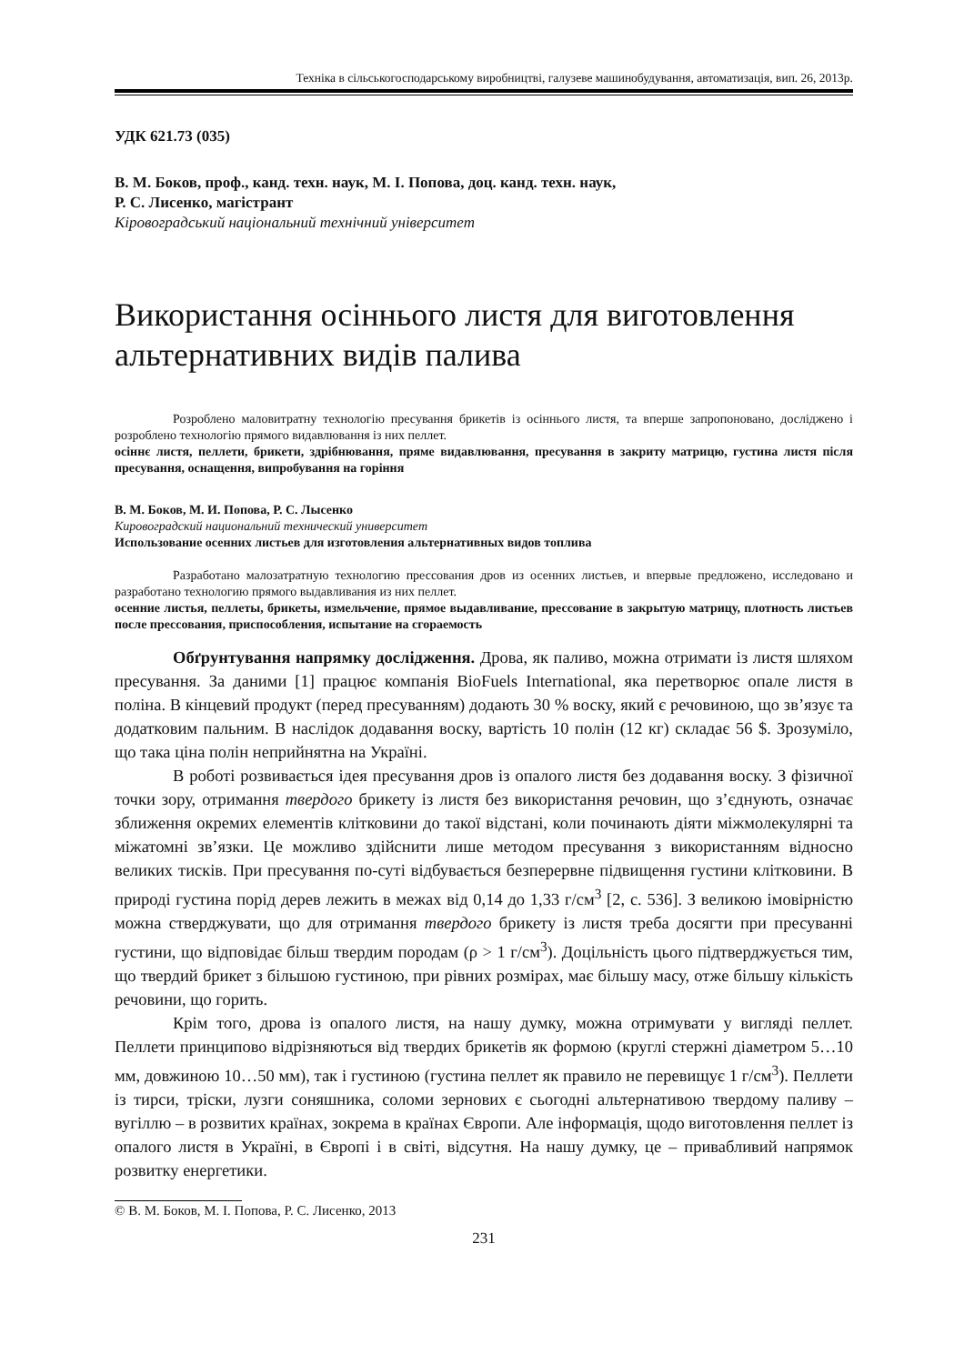Техніка в сільськогосподарському виробництві, галузеве машинобудування, автоматизація, вип. 26, 2013р.
УДК 621.73 (035)
В. М. Боков, проф., канд. техн. наук, М. І. Попова, доц. канд. техн. наук,
Р. С. Лисенко, магістрант
Кіровоградський національний технічний університет
Використання осіннього листя для виготовлення альтернативних видів палива
Розроблено маловитратну технологію пресування брикетів із осіннього листя, та вперше запропоновано, досліджено і розроблено технологію прямого видавлювання із них пеллет.
осіннє листя, пеллети, брикети, здрібнювання, пряме видавлювання, пресування в закриту матрицю, густина листя після пресування, оснащення, випробування на горіння
В. М. Боков, М. И. Попова, Р. С. Лысенко
Кировоградский национальний технический университет
Использование осенних листьев для изготовления альтернативных видов топлива
Разработано малозатратную технологию прессования дров из осенних листьев, и впервые предложено, исследовано и разработано технологию прямого выдавливания из них пеллет.
осенние листья, пеллеты, брикеты, измельчение, прямое выдавливание, прессование в закрытую матрицу, плотность листьев после прессования, приспособления, испытание на сгораемость
Обґрунтування напрямку дослідження. Дрова, як паливо, можна отримати із листя шляхом пресування. За даними [1] працює компанія BioFuels International, яка перетворює опале листя в поліна. В кінцевий продукт (перед пресуванням) додають 30 % воску, який є речовиною, що зв’язує та додатковим пальним. В наслідок додавання воску, вартість 10 полін (12 кг) складає 56 $. Зрозуміло, що така ціна полін неприйнятна на Україні.
В роботі розвивається ідея пресування дров із опалого листя без додавання воску. З фізичної точки зору, отримання твердого брикету із листя без використання речовин, що з’єднують, означає зближення окремих елементів клітковини до такої відстані, коли починають діяти міжмолекулярні та міжатомні зв’язки. Це можливо здійснити лише методом пресування з використанням відносно великих тисків. При пресування по-суті відбувається безперервне підвищення густини клітковини. В природі густина порід дерев лежить в межах від 0,14 до 1,33 г/см<sup>3</sup> [2, с. 536]. З великою імовірністю можна стверджувати, що для отримання твердого брикету із листя треба досягти при пресуванні густини, що відповідає більш твердим породам (ρ > 1 г/см<sup>3</sup>). Доцільність цього підтверджується тим, що твердий брикет з більшою густиною, при рівних розмірах, має більшу масу, отже більшу кількість речовини, що горить.
Крім того, дрова із опалого листя, на нашу думку, можна отримувати у вигляді пеллет. Пеллети принципово відрізняються від твердих брикетів як формою (круглі стержні діаметром 5…10 мм, довжиною 10…50 мм), так і густиною (густина пеллет як правило не перевищує 1 г/см<sup>3</sup>). Пеллети із тирси, тріски, лузги соняшника, соломи зернових є сьогодні альтернативою твердому паливу – вугіллю – в розвитих країнах, зокрема в країнах Європи. Але інформація, щодо виготовлення пеллет із опалого листя в Україні, в Європі і в світі, відсутня. На нашу думку, це – привабливий напрямок розвитку енергетики.
© В. М. Боков, М. І. Попова, Р. С. Лисенко, 2013
231